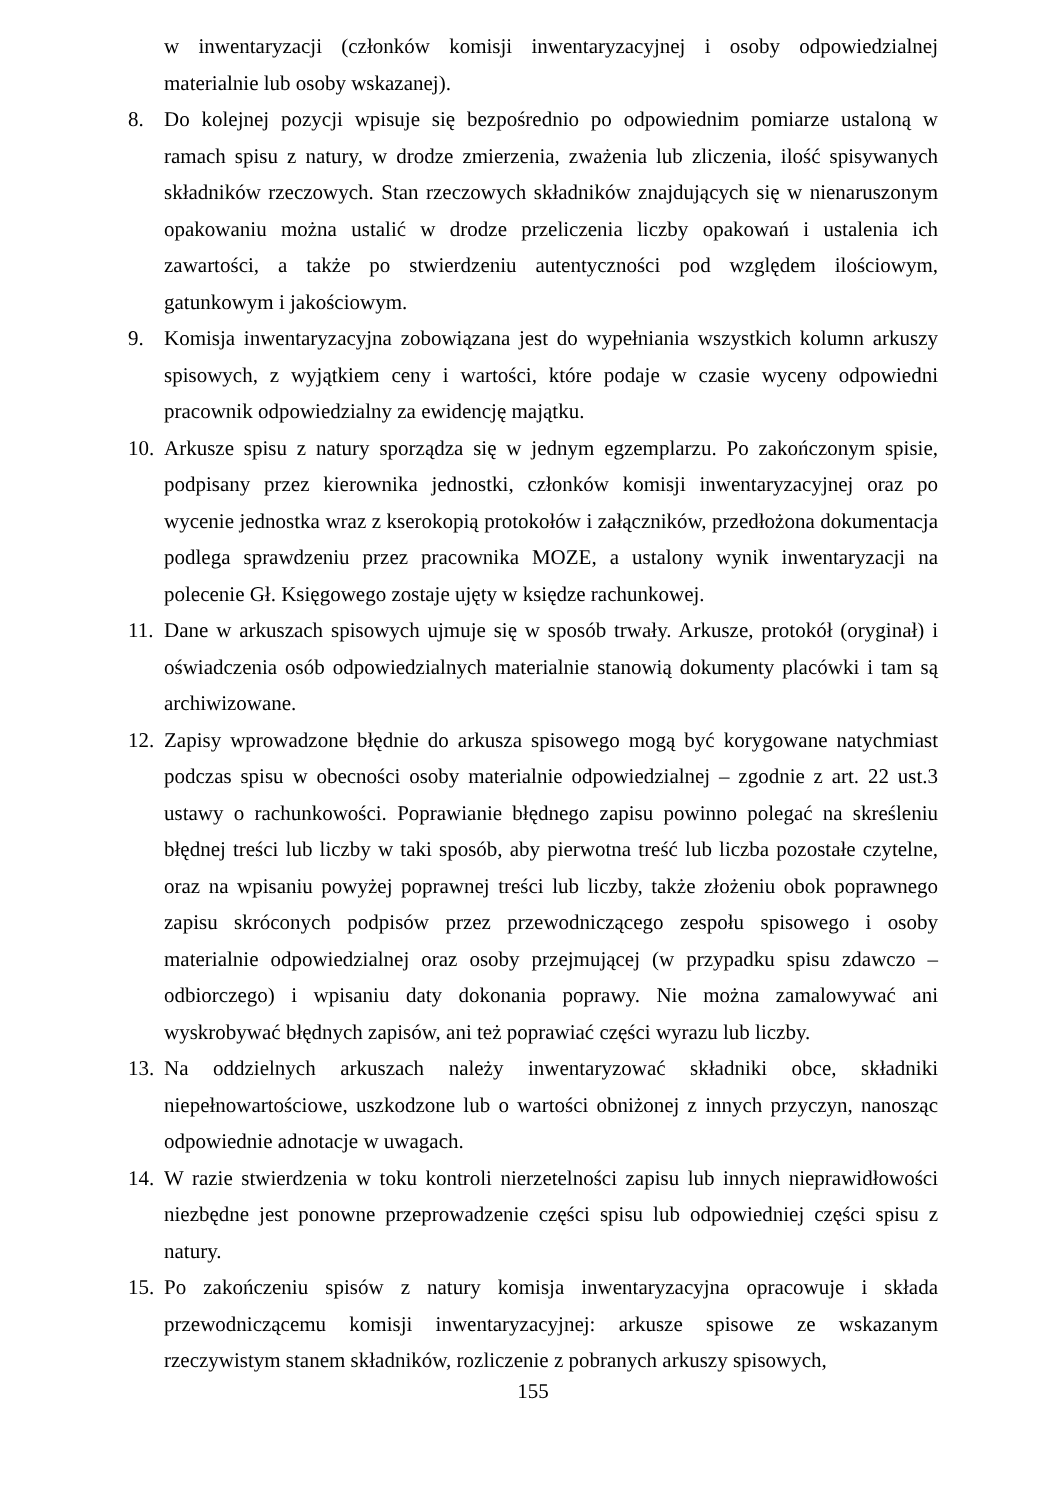w inwentaryzacji (członków komisji inwentaryzacyjnej i osoby odpowiedzialnej materialnie lub osoby wskazanej).
8. Do kolejnej pozycji wpisuje się bezpośrednio po odpowiednim pomiarze ustaloną w ramach spisu z natury, w drodze zmierzenia, zważenia lub zliczenia, ilość spisywanych składników rzeczowych. Stan rzeczowych składników znajdujących się w nienaruszonym opakowaniu można ustalić w drodze przeliczenia liczby opakowań i ustalenia ich zawartości, a także po stwierdzeniu autentyczności pod względem ilościowym, gatunkowym i jakościowym.
9. Komisja inwentaryzacyjna zobowiązana jest do wypełniania wszystkich kolumn arkuszy spisowych, z wyjątkiem ceny i wartości, które podaje w czasie wyceny odpowiedni pracownik odpowiedzialny za ewidencję majątku.
10.
Arkusze spisu z natury sporządza się w jednym egzemplarzu. Po zakończonym spisie, podpisany przez kierownika jednostki, członków komisji inwentaryzacyjnej oraz po wycenie jednostka wraz z kserokopią protokołów i załączników, przedłożona dokumentacja podlega sprawdzeniu przez pracownika MOZE, a ustalony wynik inwentaryzacji na polecenie Gł. Księgowego zostaje ujęty w księdze rachunkowej.
11.
Dane w arkuszach spisowych ujmuje się w sposób trwały. Arkusze, protokół (oryginał) i oświadczenia osób odpowiedzialnych materialnie stanowią dokumenty placówki i tam są archiwizowane.
12.
Zapisy wprowadzone błędnie do arkusza spisowego mogą być korygowane natychmiast podczas spisu w obecności osoby materialnie odpowiedzialnej – zgodnie z art. 22 ust.3 ustawy o rachunkowości. Poprawianie błędnego zapisu powinno polegać na skreśleniu błędnej treści lub liczby w taki sposób, aby pierwotna treść lub liczba pozostałe czytelne, oraz na wpisaniu powyżej poprawnej treści lub liczby, także złożeniu obok poprawnego zapisu skróconych podpisów przez przewodniczącego zespołu spisowego i osoby materialnie odpowiedzialnej oraz osoby przejmującej (w przypadku spisu zdawczo – odbiorczego) i wpisaniu daty dokonania poprawy. Nie można zamalowywać ani wyskrobywać błędnych zapisów, ani też poprawiać części wyrazu lub liczby.
13.
Na oddzielnych arkuszach należy inwentaryzować składniki obce, składniki niepełnowartościowe, uszkodzone lub o wartości obniżonej z innych przyczyn, nanosząc odpowiednie adnotacje w uwagach.
14.
W razie stwierdzenia w toku kontroli nierzetelności zapisu lub innych nieprawidłowości niezbędne jest ponowne przeprowadzenie części spisu lub odpowiedniej części spisu z natury.
15.
Po zakończeniu spisów z natury komisja inwentaryzacyjna opracowuje i składa przewodniczącemu komisji inwentaryzacyjnej: arkusze spisowe ze wskazanym rzeczywistym stanem składników, rozliczenie z pobranych arkuszy spisowych,
155